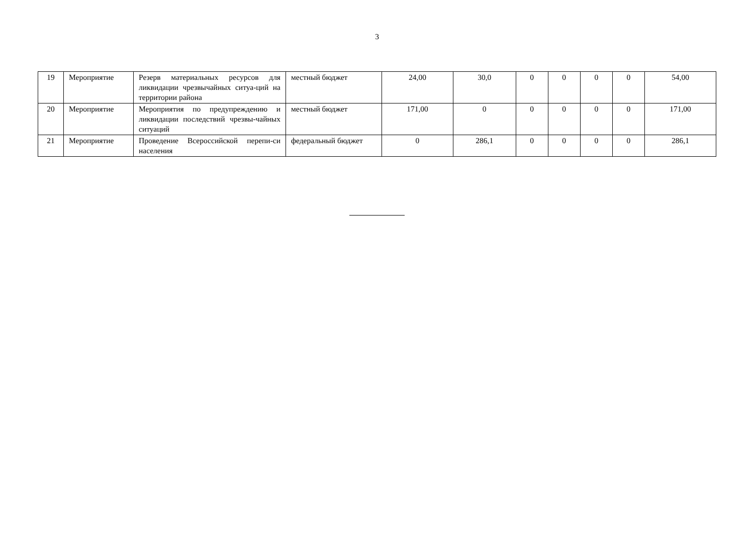3
| 19 | Мероприятие | Резерв материальных ресурсов для ликвидации чрезвычайных ситуа-ций на территории района | местный бюджет | 24,00 | 30,0 | 0 | 0 | 0 | 0 | 54,00 |
| 20 | Мероприятие | Мероприятия по предупреждению и ликвидации последствий чрезвы-чайных ситуаций | местный бюджет | 171,00 | 0 | 0 | 0 | 0 | 0 | 171,00 |
| 21 | Мероприятие | Проведение Всероссийской перепи-си населения | федеральный бюджет | 0 | 286,1 | 0 | 0 | 0 | 0 | 286,1 |